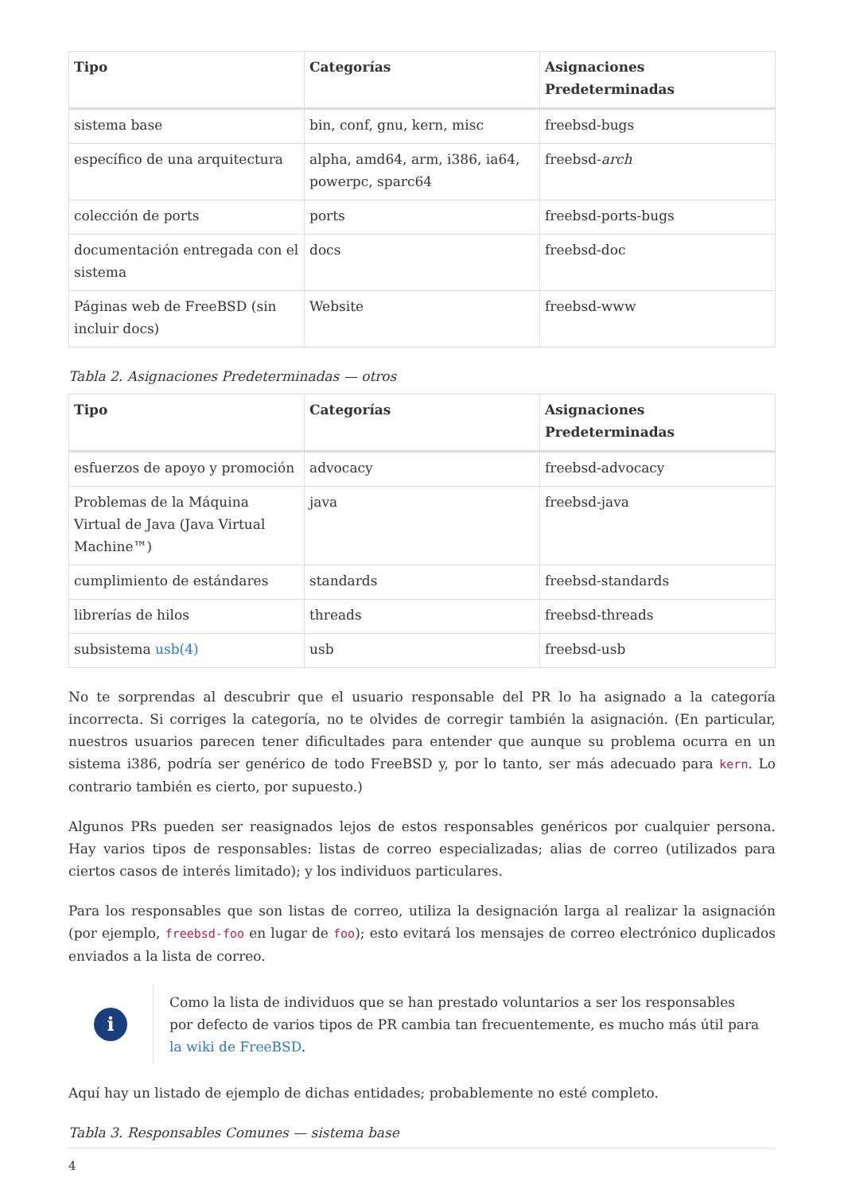| Tipo | Categorías | Asignaciones Predeterminadas |
| --- | --- | --- |
| sistema base | bin, conf, gnu, kern, misc | freebsd-bugs |
| específico de una arquitectura | alpha, amd64, arm, i386, ia64, powerpc, sparc64 | freebsd- arch |
| colección de ports | ports | freebsd-ports-bugs |
| documentación entregada con el sistema | docs | freebsd-doc |
| Páginas web de FreeBSD (sin incluir docs) | Website | freebsd-www |
Tabla 2. Asignaciones Predeterminadas — otros
| Tipo | Categorías | Asignaciones Predeterminadas |
| --- | --- | --- |
| esfuerzos de apoyo y promoción | advocacy | freebsd-advocacy |
| Problemas de la Máquina Virtual de Java (Java Virtual Machine™) | java | freebsd-java |
| cumplimiento de estándares | standards | freebsd-standards |
| librerías de hilos | threads | freebsd-threads |
| subsistema usb(4) | usb | freebsd-usb |
No te sorprendas al descubrir que el usuario responsable del PR lo ha asignado a la categoría incorrecta. Si corriges la categoría, no te olvides de corregir también la asignación. (En particular, nuestros usuarios parecen tener dificultades para entender que aunque su problema ocurra en un sistema i386, podría ser genérico de todo FreeBSD y, por lo tanto, ser más adecuado para kern. Lo contrario también es cierto, por supuesto.)
Algunos PRs pueden ser reasignados lejos de estos responsables genéricos por cualquier persona. Hay varios tipos de responsables: listas de correo especializadas; alias de correo (utilizados para ciertos casos de interés limitado); y los individuos particulares.
Para los responsables que son listas de correo, utiliza la designación larga al realizar la asignación (por ejemplo, freebsd-foo en lugar de foo); esto evitará los mensajes de correo electrónico duplicados enviados a la lista de correo.
i
Como la lista de individuos que se han prestado voluntarios a ser los responsables por defecto de varios tipos de PR cambia tan frecuentemente, es mucho más útil para la wiki de FreeBSD.
Aquí hay un listado de ejemplo de dichas entidades; probablemente no esté completo.
Tabla 3. Responsables Comunes — sistema base
4